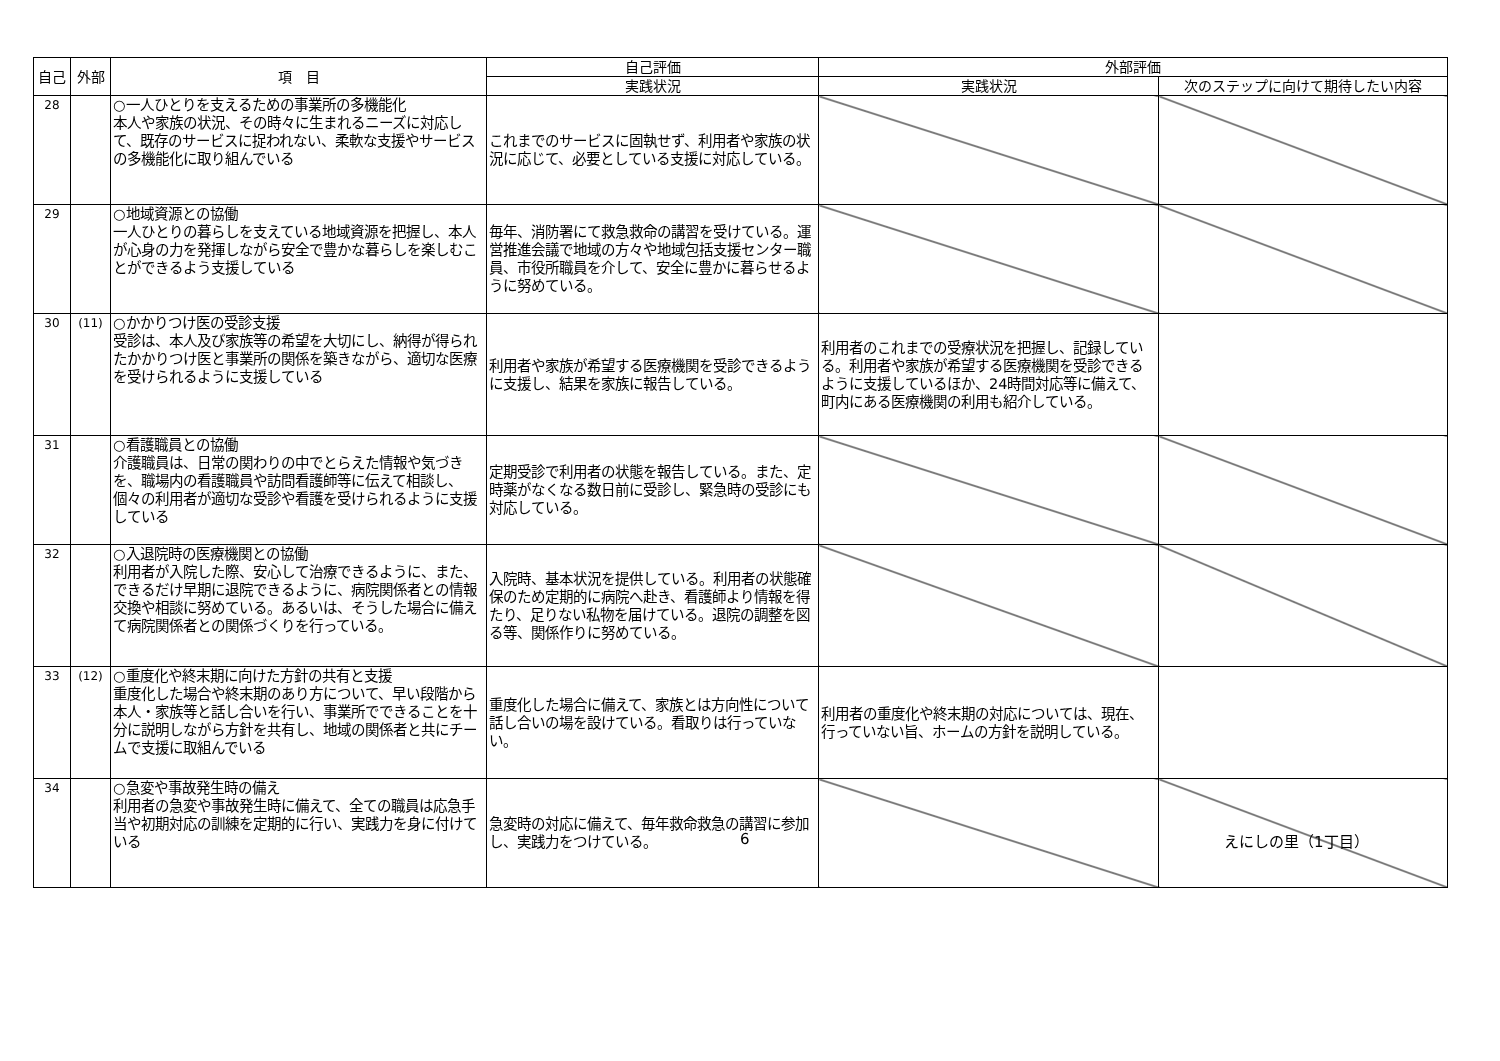| 自己 | 外部 | 項 目 | 自己評価 | 外部評価 | |
| --- | --- | --- | --- | --- | --- |
| | | | 実践状況 | 実践状況 | 次のステップに向けて期待したい内容 |
| 28 | | ○一人ひとりを支えるための事業所の多機能化 本人や家族の状況、その時々に生まれるニーズに対応して、既存のサービスに捉われない、柔軟な支援やサービスの多機能化に取り組んでいる | これまでのサービスに固執せず、利用者や家族の状況に応じて、必要としている支援に対応している。 | | |
| 29 | | ○地域資源との協働 一人ひとりの暮らしを支えている地域資源を把握し、本人が心身の力を発揮しながら安全で豊かな暮らしを楽しむことができるよう支援している | 毎年、消防署にて救急救命の講習を受けている。運営推進会議で地域の方々や地域包括支援センター職員、市役所職員を介して、安全に豊かに暮らせるように努めている。 | | |
| 30 | (11) | ○かかりつけ医の受診支援 受診は、本人及び家族等の希望を大切にし、納得が得られたかかりつけ医と事業所の関係を築きながら、適切な医療を受けられるように支援している | 利用者や家族が希望する医療機関を受診できるように支援し、結果を家族に報告している。 | 利用者のこれまでの受療状況を把握し、記録している。利用者や家族が希望する医療機関を受診できるように支援しているほか、24時間対応等に備えて、町内にある医療機関の利用も紹介している。 | |
| 31 | | ○看護職員との協働 介護職員は、日常の関わりの中でとらえた情報や気づきを、職場内の看護職員や訪問看護師等に伝えて相談し、個々の利用者が適切な受診や看護を受けられるように支援している | 定期受診で利用者の状態を報告している。また、定時薬がなくなる数日前に受診し、緊急時の受診にも対応している。 | | |
| 32 | | ○入退院時の医療機関との協働 利用者が入院した際、安心して治療できるように、また、できるだけ早期に退院できるように、病院関係者との情報交換や相談に努めている。あるいは、そうした場合に備えて病院関係者との関係づくりを行っている。 | 入院時、基本状況を提供している。利用者の状態確保のため定期的に病院へ赴き、看護師より情報を得たり、足りない私物を届けている。退院の調整を図る等、関係作りに努めている。 | | |
| 33 | (12) | ○重度化や終末期に向けた方針の共有と支援 重度化した場合や終末期のあり方について、早い段階から本人・家族等と話し合いを行い、事業所でできることを十分に説明しながら方針を共有し、地域の関係者と共にチームで支援に取組んでいる | 重度化した場合に備えて、家族とは方向性について話し合いの場を設けている。看取りは行っていない。 | 利用者の重度化や終末期の対応については、現在、行っていない旨、ホームの方針を説明している。 | |
| 34 | | ○急変や事故発生時の備え 利用者の急変や事故発生時に備えて、全ての職員は応急手当や初期対応の訓練を定期的に行い、実践力を身に付けている | 急変時の対応に備えて、毎年救命救急の講習に参加し、実践力をつけている。 | | |
6 えにしの里（1丁目）